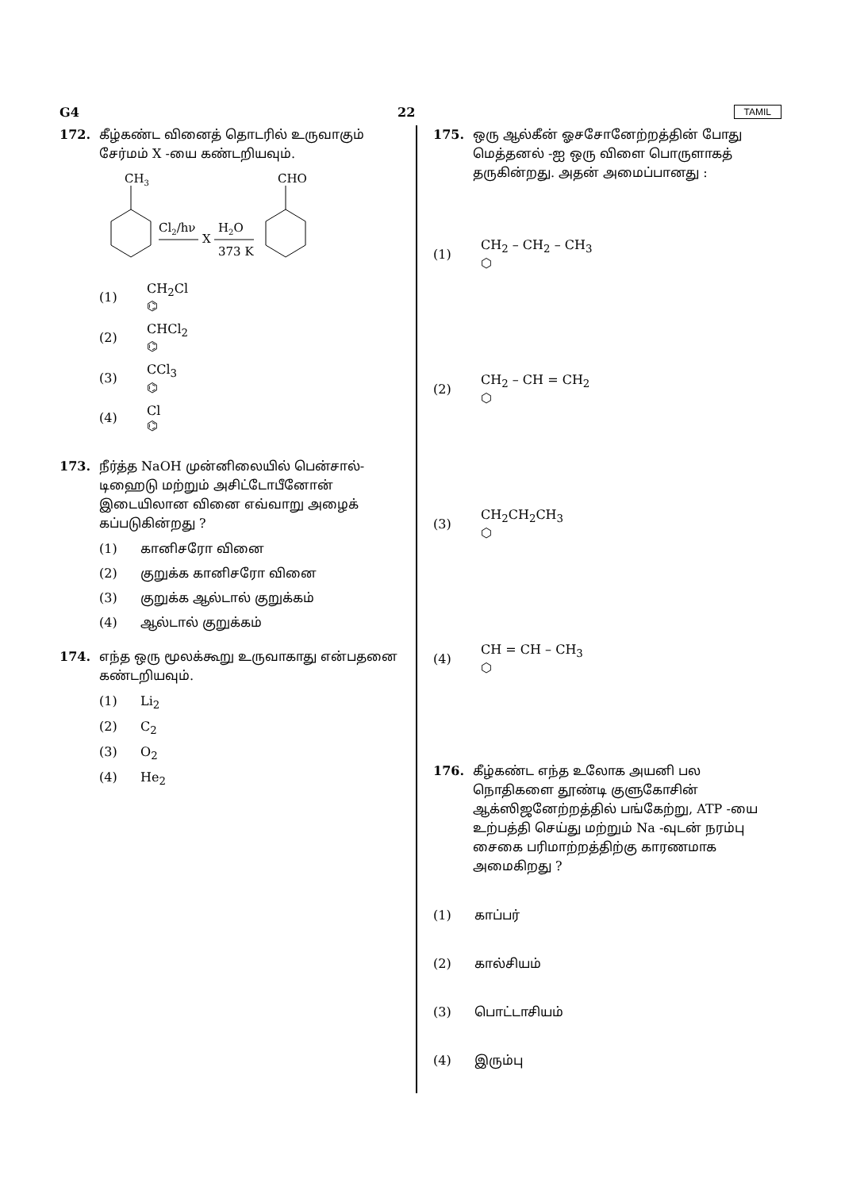G4 22 TAMIL
172. கீழ்கண்ட வினைத் தொடரில் உருவாகும் சேர்மம் X -யை கண்டறியவும்.
CH3
Cl2/hν
X
H2O
373 K
CHO
(1) CH<sub>2</sub>Cl
⌬
(2) CHCl<sub>2</sub>
⌬
(3) CCl<sub>3</sub>
⌬
(4) Cl
⌬
173. நீர்த்த NaOH முன்னிலையில் பென்சால்-டிஹைடு மற்றும் அசிட்டோபீனோன் இடையிலான வினை எவ்வாறு அழைக் கப்படுகின்றது ?
(1) கானிசரோ வினை
(2) குறுக்க கானிசரோ வினை
(3) குறுக்க ஆல்டால் குறுக்கம்
(4) ஆல்டால் குறுக்கம்
174. எந்த ஒரு மூலக்கூறு உருவாகாது என்பதனை கண்டறியவும்.
(1) Li<sub>2</sub>
(2) C<sub>2</sub>
(3) O<sub>2</sub>
(4) He<sub>2</sub>
175. ஒரு ஆல்கீன் ஓசசோனேற்றத்தின் போது மெத்தனல் -ஐ ஒரு விளை பொருளாகத் தருகின்றது. அதன் அமைப்பானது :
(1) CH<sub>2</sub> – CH<sub>2</sub> – CH<sub>3</sub>
⬡
(2) CH<sub>2</sub> – CH = CH<sub>2</sub>
⬡
(3) CH<sub>2</sub>CH<sub>2</sub>CH<sub>3</sub>
⬡
(4) CH = CH – CH<sub>3</sub>
⬡
176. கீழ்கண்ட எந்த உலோக அயனி பல நொதிகளை தூண்டி குளுகோசின் ஆக்ஸிஜனேற்றத்தில் பங்கேற்று, ATP -யை உற்பத்தி செய்து மற்றும் Na -வுடன் நரம்பு சைகை பரிமாற்றத்திற்கு காரணமாக அமைகிறது ?
(1) காப்பர்
(2) கால்சியம்
(3) பொட்டாசியம்
(4) இரும்பு